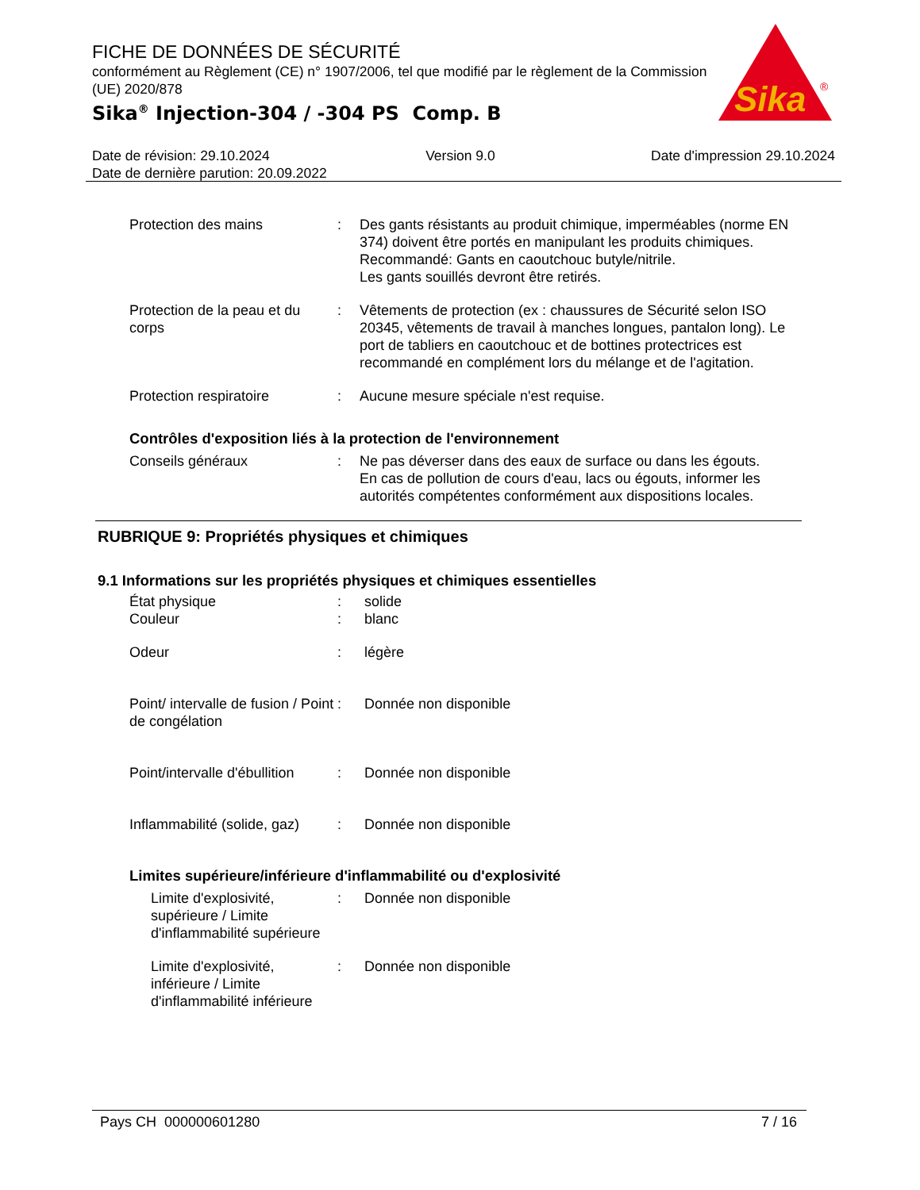FICHE DE DONNÉES DE SÉCURITÉ
conformément au Règlement (CE) n° 1907/2006, tel que modifié par le règlement de la Commission (UE) 2020/878
Sika<sup>®</sup> Injection-304 / -304 PS Comp. B
Sika
®
Date de révision: 29.10.2024 Version 9.0 Date d'impression 29.10.2024
Date de dernière parution: 20.09.2022
Protection des mains : Des gants résistants au produit chimique, imperméables (norme EN 374) doivent être portés en manipulant les produits chimiques.
Recommandé: Gants en caoutchouc butyle/nitrile.
Les gants souillés devront être retirés.
Protection de la peau et du corps
: Vêtements de protection (ex : chaussures de Sécurité selon ISO 20345, vêtements de travail à manches longues, pantalon long). Le port de tabliers en caoutchouc et de bottines protectrices est recommandé en complément lors du mélange et de l'agitation.
Protection respiratoire : Aucune mesure spéciale n'est requise.
Contrôles d'exposition liés à la protection de l'environnement
Conseils généraux : Ne pas déverser dans des eaux de surface ou dans les égouts.
En cas de pollution de cours d'eau, lacs ou égouts, informer les autorités compétentes conformément aux dispositions locales.
RUBRIQUE 9: Propriétés physiques et chimiques
9.1 Informations sur les propriétés physiques et chimiques essentielles
État physique : solide
Couleur : blanc
Odeur : légère
Point/ intervalle de fusion / Point de congélation
: Donnée non disponible
Point/intervalle d'ébullition
: Donnée non disponible
Inflammabilité (solide, gaz)
: Donnée non disponible
Limites supérieure/inférieure d'inflammabilité ou d'explosivité
Limite d'explosivité, supérieure / Limite d'inflammabilité supérieure
: Donnée non disponible
Limite d'explosivité, inférieure / Limite d'inflammabilité inférieure
: Donnée non disponible
Pays CH 000000601280 7 / 16